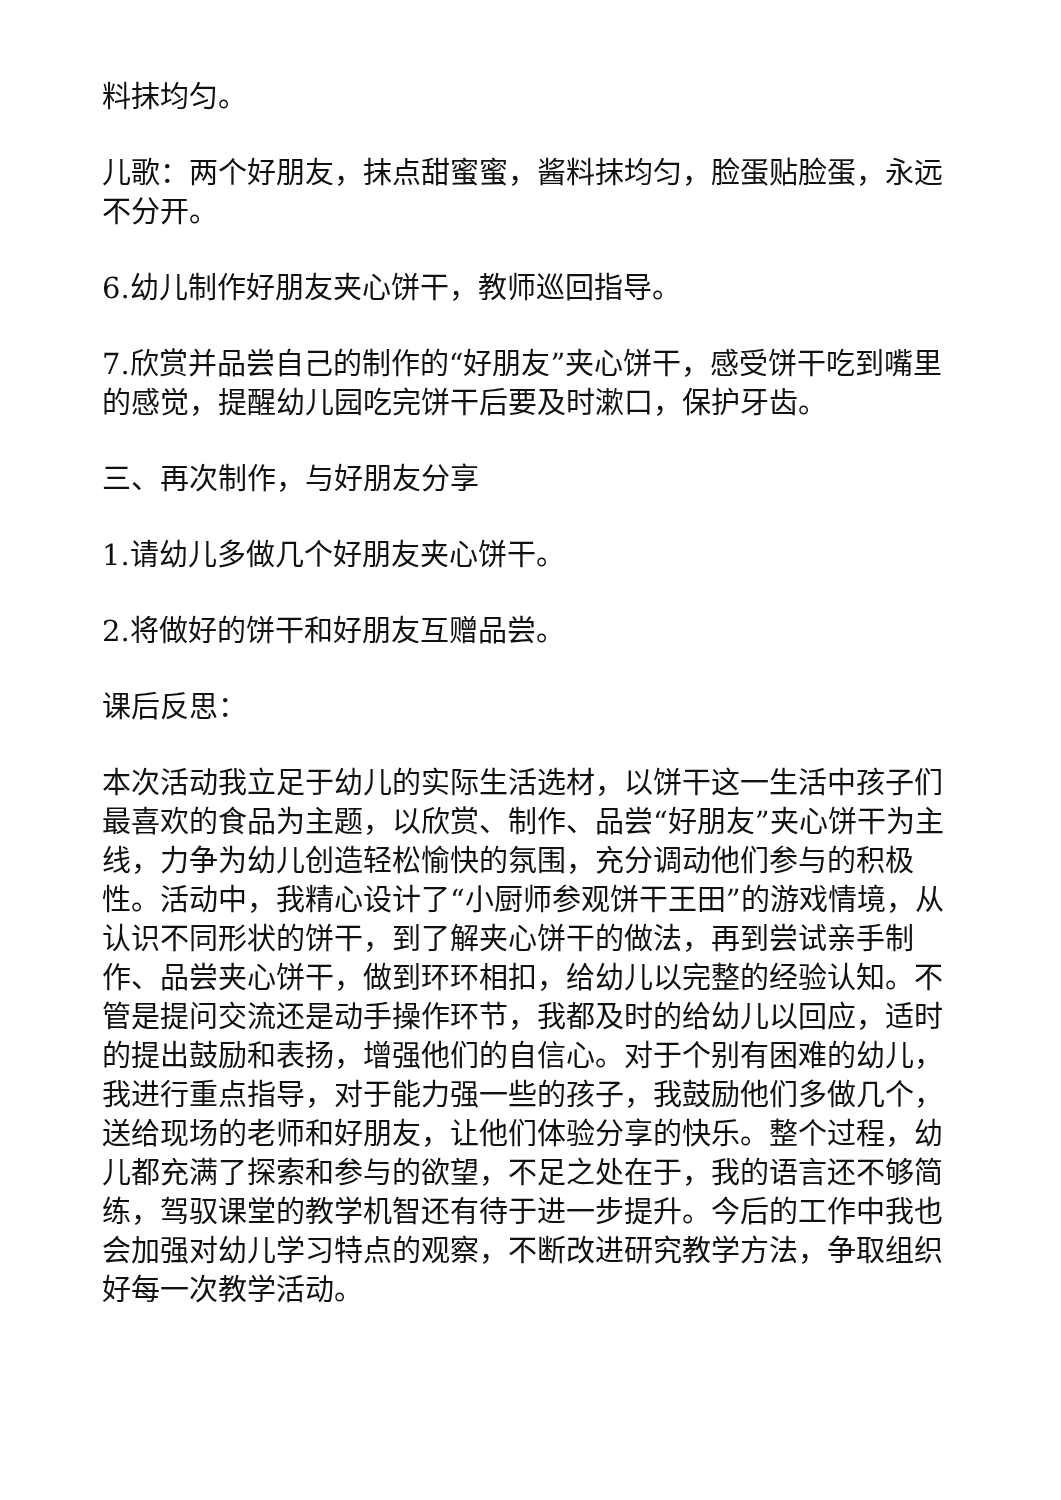料抹均匀。
儿歌：两个好朋友，抹点甜蜜蜜，酱料抹均匀，脸蛋贴脸蛋，永远不分开。
6.幼儿制作好朋友夹心饼干，教师巡回指导。
7.欣赏并品尝自己的制作的“好朋友”夹心饼干，感受饼干吃到嘴里的感觉，提醒幼儿园吃完饼干后要及时漱口，保护牙齿。
三、再次制作，与好朋友分享
1.请幼儿多做几个好朋友夹心饼干。
2.将做好的饼干和好朋友互赠品尝。
课后反思：
本次活动我立足于幼儿的实际生活选材，以饼干这一生活中孩子们最喜欢的食品为主题，以欣赏、制作、品尝“好朋友”夹心饼干为主线，力争为幼儿创造轻松愉快的氛围，充分调动他们参与的积极性。活动中，我精心设计了“小厨师参观饼干王田”的游戏情境，从认识不同形状的饼干，到了解夹心饼干的做法，再到尝试亲手制作、品尝夹心饼干，做到环环相扣，给幼儿以完整的经验认知。不管是提问交流还是动手操作环节，我都及时的给幼儿以回应，适时的提出鼓励和表扬，增强他们的自信心。对于个别有困难的幼儿，我进行重点指导，对于能力强一些的孩子，我鼓励他们多做几个，送给现场的老师和好朋友，让他们体验分享的快乐。整个过程，幼儿都充满了探索和参与的欲望，不足之处在于，我的语言还不够简练，驾驭课堂的教学机智还有待于进一步提升。今后的工作中我也会加强对幼儿学习特点的观察，不断改进研究教学方法，争取组织好每一次教学活动。